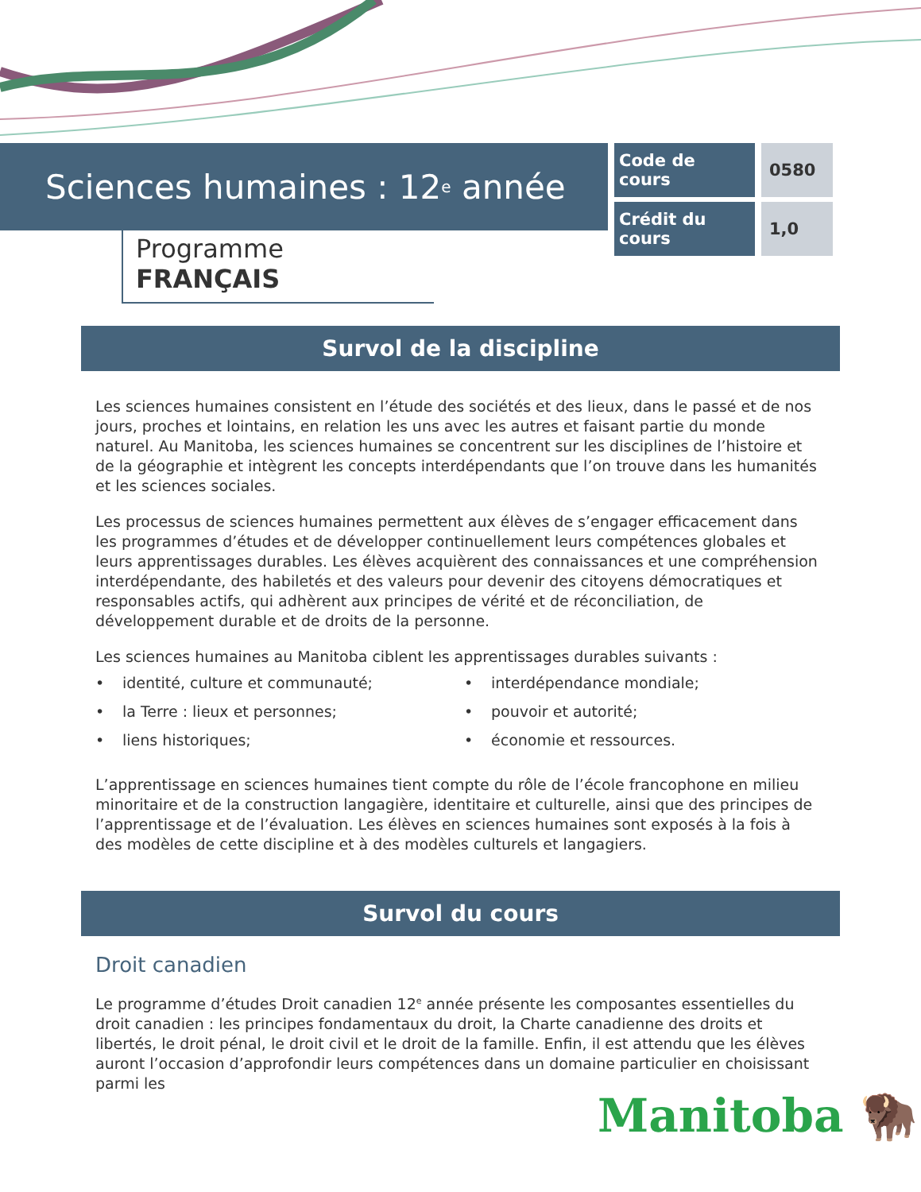Sciences humaines : 12<sup>e</sup> année
| Code de cours | 0580 |
| Crédit du cours | 1,0 |
Programme FRANÇAIS
Survol de la discipline
Les sciences humaines consistent en l’étude des sociétés et des lieux, dans le passé et de nos jours, proches et lointains, en relation les uns avec les autres et faisant partie du monde naturel. Au Manitoba, les sciences humaines se concentrent sur les disciplines de l’histoire et de la géographie et intègrent les concepts interdépendants que l’on trouve dans les humanités et les sciences sociales.
Les processus de sciences humaines permettent aux élèves de s’engager efficacement dans les programmes d’études et de développer continuellement leurs compétences globales et leurs apprentissages durables. Les élèves acquièrent des connaissances et une compréhension interdépendante, des habiletés et des valeurs pour devenir des citoyens démocratiques et responsables actifs, qui adhèrent aux principes de vérité et de réconciliation, de développement durable et de droits de la personne.
Les sciences humaines au Manitoba ciblent les apprentissages durables suivants :
• identité, culture et communauté;
• la Terre : lieux et personnes;
• liens historiques;
• interdépendance mondiale;
• pouvoir et autorité;
• économie et ressources.
L’apprentissage en sciences humaines tient compte du rôle de l’école francophone en milieu minoritaire et de la construction langagière, identitaire et culturelle, ainsi que des principes de l’apprentissage et de l’évaluation. Les élèves en sciences humaines sont exposés à la fois à des modèles de cette discipline et à des modèles culturels et langagiers.
Survol du cours
Droit canadien
Le programme d’études Droit canadien 12<sup>e</sup> année présente les composantes essentielles du droit canadien : les principes fondamentaux du droit, la Charte canadienne des droits et libertés, le droit pénal, le droit civil et le droit de la famille. Enfin, il est attendu que les élèves auront l’occasion d’approfondir leurs compétences dans un domaine particulier en choisissant parmi les
Manitoba 🦬